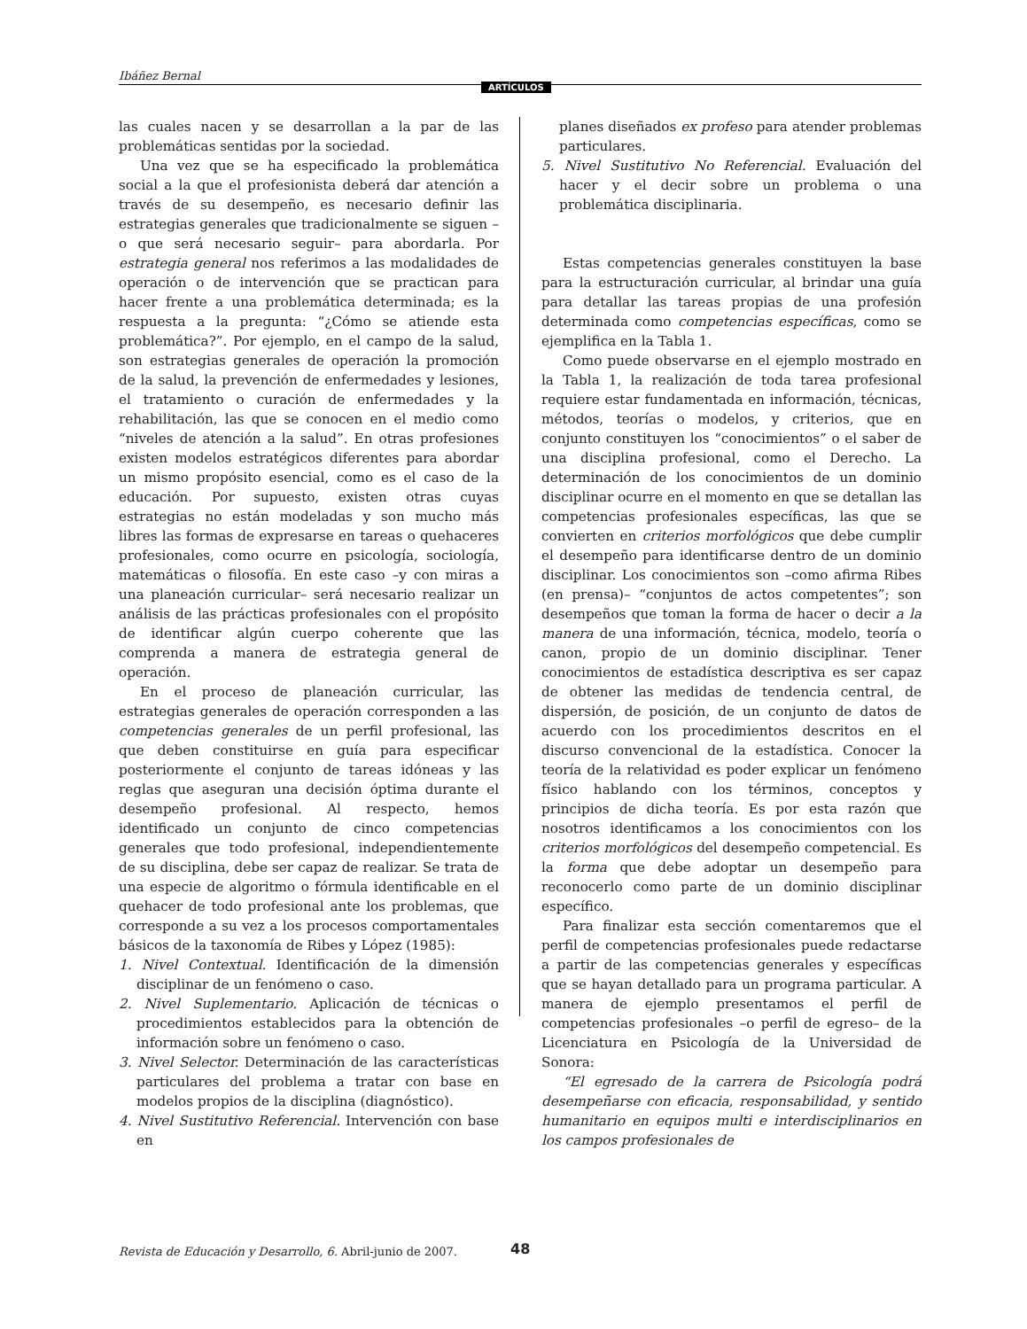Ibáñez Bernal
ARTÍCULOS
las cuales nacen y se desarrollan a la par de las problemáticas sentidas por la sociedad.
Una vez que se ha especificado la problemática social a la que el profesionista deberá dar atención a través de su desempeño, es necesario definir las estrategias generales que tradicionalmente se siguen –o que será necesario seguir– para abordarla. Por estrategia general nos referimos a las modalidades de operación o de intervención que se practican para hacer frente a una problemática determinada; es la respuesta a la pregunta: “¿Cómo se atiende esta problemática?”. Por ejemplo, en el campo de la salud, son estrategias generales de operación la promoción de la salud, la prevención de enfermedades y lesiones, el tratamiento o curación de enfermedades y la rehabilitación, las que se conocen en el medio como “niveles de atención a la salud”. En otras profesiones existen modelos estratégicos diferentes para abordar un mismo propósito esencial, como es el caso de la educación. Por supuesto, existen otras cuyas estrategias no están modeladas y son mucho más libres las formas de expresarse en tareas o quehaceres profesionales, como ocurre en psicología, sociología, matemáticas o filosofía. En este caso –y con miras a una planeación curricular– será necesario realizar un análisis de las prácticas profesionales con el propósito de identificar algún cuerpo coherente que las comprenda a manera de estrategia general de operación.
En el proceso de planeación curricular, las estrategias generales de operación corresponden a las competencias generales de un perfil profesional, las que deben constituirse en guía para especificar posteriormente el conjunto de tareas idóneas y las reglas que aseguran una decisión óptima durante el desempeño profesional. Al respecto, hemos identificado un conjunto de cinco competencias generales que todo profesional, independientemente de su disciplina, debe ser capaz de realizar. Se trata de una especie de algoritmo o fórmula identificable en el quehacer de todo profesional ante los problemas, que corresponde a su vez a los procesos comportamentales básicos de la taxonomía de Ribes y López (1985):
1. Nivel Contextual. Identificación de la dimensión disciplinar de un fenómeno o caso.
2. Nivel Suplementario. Aplicación de técnicas o procedimientos establecidos para la obtención de información sobre un fenómeno o caso.
3. Nivel Selector. Determinación de las características particulares del problema a tratar con base en modelos propios de la disciplina (diagnóstico).
4. Nivel Sustitutivo Referencial. Intervención con base en
planes diseñados ex profeso para atender problemas particulares.
5. Nivel Sustitutivo No Referencial. Evaluación del hacer y el decir sobre un problema o una problemática disciplinaria.
Estas competencias generales constituyen la base para la estructuración curricular, al brindar una guía para detallar las tareas propias de una profesión determinada como competencias específicas, como se ejemplifica en la Tabla 1.
Como puede observarse en el ejemplo mostrado en la Tabla 1, la realización de toda tarea profesional requiere estar fundamentada en información, técnicas, métodos, teorías o modelos, y criterios, que en conjunto constituyen los “conocimientos” o el saber de una disciplina profesional, como el Derecho. La determinación de los conocimientos de un dominio disciplinar ocurre en el momento en que se detallan las competencias profesionales específicas, las que se convierten en criterios morfológicos que debe cumplir el desempeño para identificarse dentro de un dominio disciplinar. Los conocimientos son –como afirma Ribes (en prensa)– “conjuntos de actos competentes”; son desempeños que toman la forma de hacer o decir a la manera de una información, técnica, modelo, teoría o canon, propio de un dominio disciplinar. Tener conocimientos de estadística descriptiva es ser capaz de obtener las medidas de tendencia central, de dispersión, de posición, de un conjunto de datos de acuerdo con los procedimientos descritos en el discurso convencional de la estadística. Conocer la teoría de la relatividad es poder explicar un fenómeno físico hablando con los términos, conceptos y principios de dicha teoría. Es por esta razón que nosotros identificamos a los conocimientos con los criterios morfológicos del desempeño competencial. Es la forma que debe adoptar un desempeño para reconocerlo como parte de un dominio disciplinar específico.
Para finalizar esta sección comentaremos que el perfil de competencias profesionales puede redactarse a partir de las competencias generales y específicas que se hayan detallado para un programa particular. A manera de ejemplo presentamos el perfil de competencias profesionales –o perfil de egreso– de la Licenciatura en Psicología de la Universidad de Sonora:
“El egresado de la carrera de Psicología podrá desempeñarse con eficacia, responsabilidad, y sentido humanitario en equipos multi e interdisciplinarios en los campos profesionales de
Revista de Educación y Desarrollo, 6. Abril-junio de 2007. 48